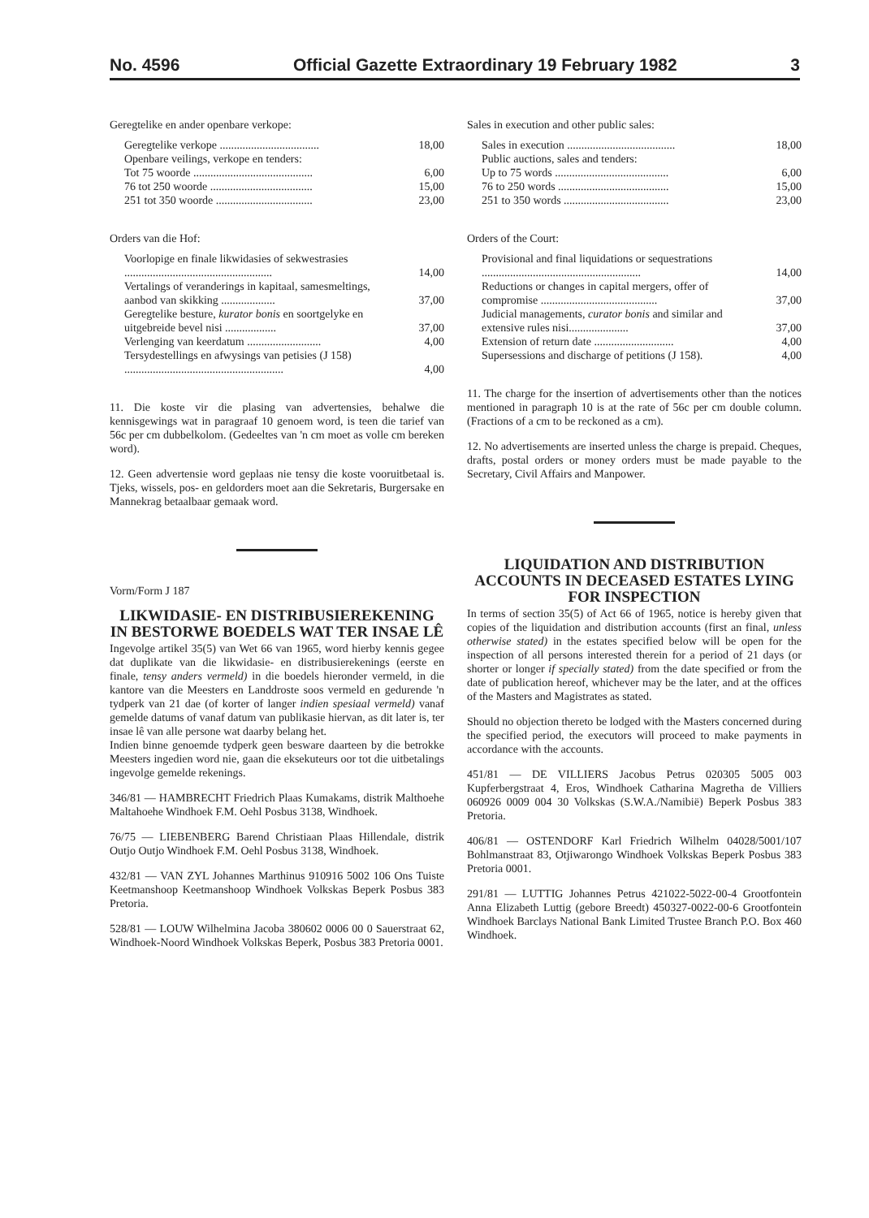No. 4596 Official Gazette Extraordinary 19 February 1982 3
Geregtelike en ander openbare verkope:
| Geregtelike verkope ................................... | 18,00 |
| Openbare veilings, verkope en tenders: | |
| Tot 75 woorde .......................................... | 6,00 |
| 76 tot 250 woorde .................................... | 15,00 |
| 251 tot 350 woorde .................................. | 23,00 |
Orders van die Hof:
| Voorlopige en finale likwidasies of sekwestrasies .................................................... | 14,00 |
| Vertalings of veranderings in kapitaal, samesmeltings, aanbod van skikking ................... | 37,00 |
| Geregtelike besture, kurator bonis en soortgelyke en uitgebreide bevel nisi .................. | 37,00 |
| Verlenging van keerdatum .......................... | 4,00 |
| Tersydestellings en afwysings van petisies (J 158) ........................................................ | 4,00 |
11. Die koste vir die plasing van advertensies, behalwe die kennisgewings wat in paragraaf 10 genoem word, is teen die tarief van 56c per cm dubbelkolom. (Gedeeltes van 'n cm moet as volle cm bereken word).
12. Geen advertensie word geplaas nie tensy die koste vooruitbetaal is. Tjeks, wissels, pos- en geldorders moet aan die Sekretaris, Burgersake en Mannekrag betaalbaar gemaak word.
Vorm/Form J 187
LIKWIDASIE- EN DISTRIBUSIEREKENING IN BESTORWE BOEDELS WAT TER INSAE LÊ
Ingevolge artikel 35(5) van Wet 66 van 1965, word hierby kennis gegee dat duplikate van die likwidasie- en distribusierekenings (eerste en finale, tensy anders vermeld) in die boedels hieronder vermeld, in die kantore van die Meesters en Landdroste soos vermeld en gedurende 'n tydperk van 21 dae (of korter of langer indien spesiaal vermeld) vanaf gemelde datums of vanaf datum van publikasie hiervan, as dit later is, ter insae lê van alle persone wat daarby belang het.
Indien binne genoemde tydperk geen besware daarteen by die betrokke Meesters ingedien word nie, gaan die eksekuteurs oor tot die uitbetalings ingevolge gemelde rekenings.
346/81 — HAMBRECHT Friedrich Plaas Kumakams, distrik Malthoehe Maltahoehe Windhoek F.M. Oehl Posbus 3138, Windhoek.
76/75 — LIEBENBERG Barend Christiaan Plaas Hillendale, distrik Outjo Outjo Windhoek F.M. Oehl Posbus 3138, Windhoek.
432/81 — VAN ZYL Johannes Marthinus 910916 5002 106 Ons Tuiste Keetmanshoop Keetmanshoop Windhoek Volkskas Beperk Posbus 383 Pretoria.
528/81 — LOUW Wilhelmina Jacoba 380602 0006 00 0 Sauerstraat 62, Windhoek-Noord Windhoek Volkskas Beperk, Posbus 383 Pretoria 0001.
Sales in execution and other public sales:
| Sales in execution ...................................... | 18,00 |
| Public auctions, sales and tenders: | |
| Up to 75 words ........................................ | 6,00 |
| 76 to 250 words ....................................... | 15,00 |
| 251 to 350 words ..................................... | 23,00 |
Orders of the Court:
| Provisional and final liquidations or sequestrations ........................................................ | 14,00 |
| Reductions or changes in capital mergers, offer of compromise ......................................... | 37,00 |
| Judicial managements, curator bonis and similar and extensive rules nisi..................... | 37,00 |
| Extension of return date ............................ | 4,00 |
| Supersessions and discharge of petitions (J 158). | 4,00 |
11. The charge for the insertion of advertisements other than the notices mentioned in paragraph 10 is at the rate of 56c per cm double column. (Fractions of a cm to be reckoned as a cm).
12. No advertisements are inserted unless the charge is prepaid. Cheques, drafts, postal orders or money orders must be made payable to the Secretary, Civil Affairs and Manpower.
LIQUIDATION AND DISTRIBUTION ACCOUNTS IN DECEASED ESTATES LYING FOR INSPECTION
In terms of section 35(5) of Act 66 of 1965, notice is hereby given that copies of the liquidation and distribution accounts (first an final, unless otherwise stated) in the estates specified below will be open for the inspection of all persons interested therein for a period of 21 days (or shorter or longer if specially stated) from the date specified or from the date of publication hereof, whichever may be the later, and at the offices of the Masters and Magistrates as stated.
Should no objection thereto be lodged with the Masters concerned during the specified period, the executors will proceed to make payments in accordance with the accounts.
451/81 — DE VILLIERS Jacobus Petrus 020305 5005 003 Kupferbergstraat 4, Eros, Windhoek Catharina Magretha de Villiers 060926 0009 004 30 Volkskas (S.W.A./Namibië) Beperk Posbus 383 Pretoria.
406/81 — OSTENDORF Karl Friedrich Wilhelm 04028/5001/107 Bohlmanstraat 83, Otjiwarongo Windhoek Volkskas Beperk Posbus 383 Pretoria 0001.
291/81 — LUTTIG Johannes Petrus 421022-5022-00-4 Grootfontein Anna Elizabeth Luttig (gebore Breedt) 450327-0022-00-6 Grootfontein Windhoek Barclays National Bank Limited Trustee Branch P.O. Box 460 Windhoek.